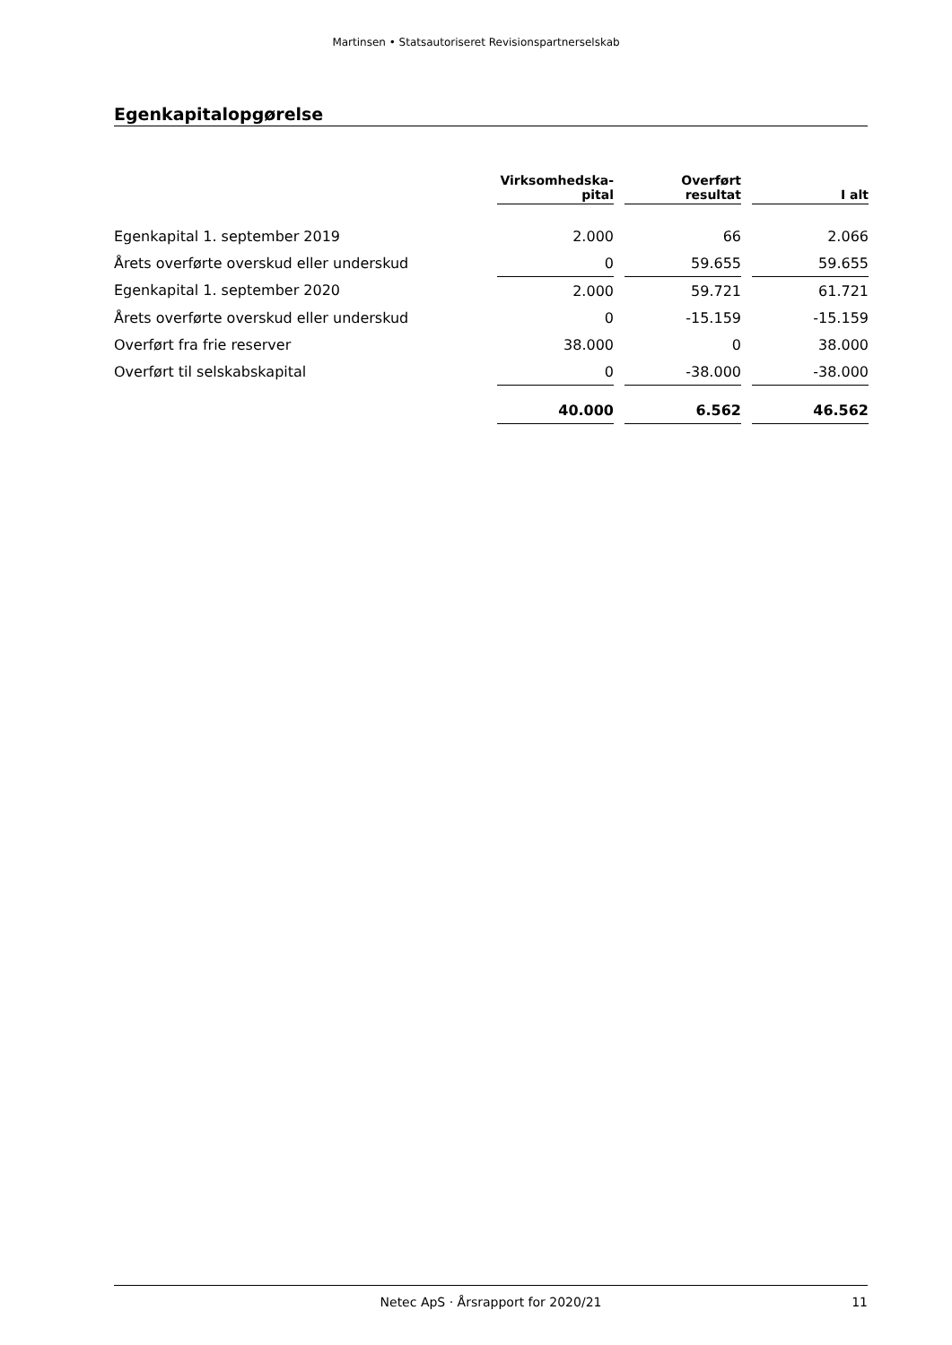Martinsen • Statsautoriseret Revisionspartnerselskab
Egenkapitalopgørelse
| | Virksomhedska- pital | | Overført resultat | | I alt |
| --- | --- | --- | --- | --- | --- |
| Egenkapital 1. september 2019 | 2.000 | | 66 | | 2.066 |
| Årets overførte overskud eller underskud | 0 | | 59.655 | | 59.655 |
| Egenkapital 1. september 2020 | 2.000 | | 59.721 | | 61.721 |
| Årets overførte overskud eller underskud | 0 | | -15.159 | | -15.159 |
| Overført fra frie reserver | 38.000 | | 0 | | 38.000 |
| Overført til selskabskapital | 0 | | -38.000 | | -38.000 |
| | 40.000 | | 6.562 | | 46.562 |
Netec ApS · Årsrapport for 2020/21 11